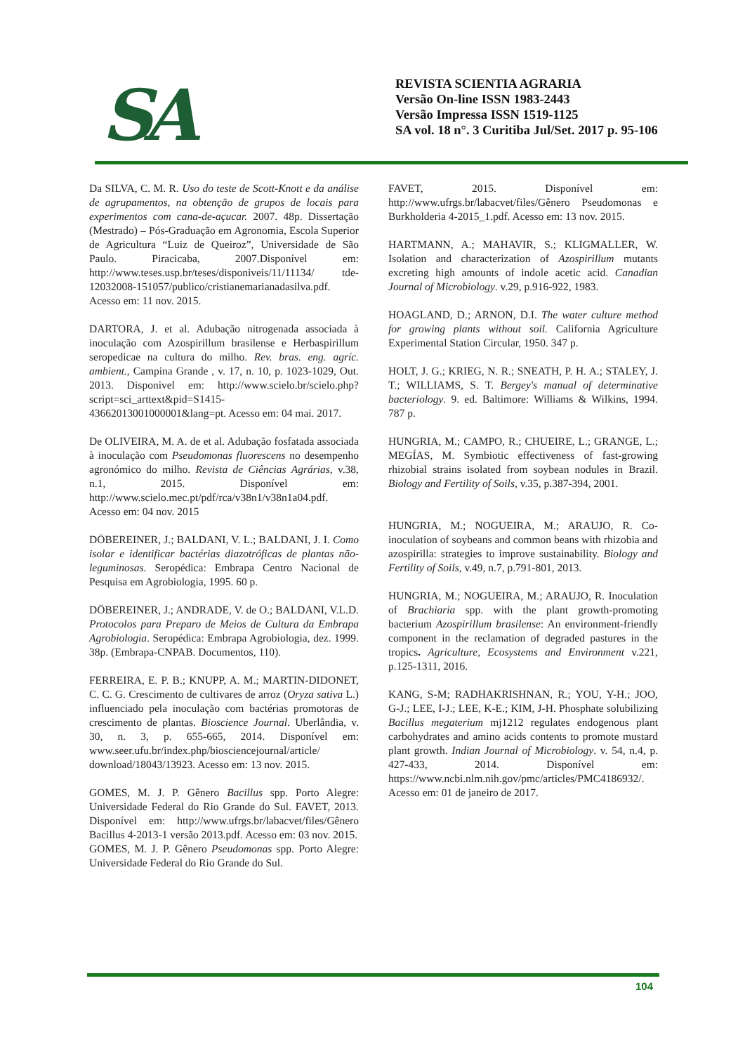SA
REVISTA SCIENTIA AGRARIA
Versão On-line ISSN 1983-2443
Versão Impressa ISSN 1519-1125
SA vol. 18 n°. 3 Curitiba Jul/Set. 2017 p. 95-106
Da SILVA, C. M. R. Uso do teste de Scott-Knott e da análise de agrupamentos, na obtenção de grupos de locais para experimentos com cana-de-açucar. 2007. 48p. Dissertação (Mestrado) – Pós-Graduação em Agronomia, Escola Superior de Agricultura “Luiz de Queiroz”, Universidade de São Paulo. Piracicaba, 2007.Disponível em: http://www.teses.usp.br/teses/disponiveis/11/11134/ tde-12032008-151057/publico/cristianemarianadasilva.pdf. Acesso em: 11 nov. 2015.
DARTORA, J. et al. Adubação nitrogenada associada à inoculação com Azospirillum brasilense e Herbaspirillum seropedicae na cultura do milho. Rev. bras. eng. agríc. ambient., Campina Grande , v. 17, n. 10, p. 1023-1029, Out. 2013. Disponivel em: http://www.scielo.br/scielo.php?script=sci_arttext&pid=S1415-43662013001000001&lang=pt. Acesso em: 04 mai. 2017.
De OLIVEIRA, M. A. de et al. Adubação fosfatada associada à inoculação com Pseudomonas fluorescens no desempenho agronómico do milho. Revista de Ciências Agrárias, v.38, n.1, 2015. Disponível em: http://www.scielo.mec.pt/pdf/rca/v38n1/v38n1a04.pdf. Acesso em: 04 nov. 2015
DÖBEREINER, J.; BALDANI, V. L.; BALDANI, J. I. Como isolar e identificar bactérias diazotróficas de plantas não-leguminosas. Seropédica: Embrapa Centro Nacional de Pesquisa em Agrobiologia, 1995. 60 p.
DÖBEREINER, J.; ANDRADE, V. de O.; BALDANI, V.L.D. Protocolos para Preparo de Meios de Cultura da Embrapa Agrobiologia. Seropédica: Embrapa Agrobiologia, dez. 1999. 38p. (Embrapa-CNPAB. Documentos, 110).
FERREIRA, E. P. B.; KNUPP, A. M.; MARTIN-DIDONET, C. C. G. Crescimento de cultivares de arroz (Oryza sativa L.) influenciado pela inoculação com bactérias promotoras de crescimento de plantas. Bioscience Journal. Uberlândia, v. 30, n. 3, p. 655-665, 2014. Disponível em: www.seer.ufu.br/index.php/biosciencejournal/article/ download/18043/13923. Acesso em: 13 nov. 2015.
GOMES, M. J. P. Gênero Bacillus spp. Porto Alegre: Universidade Federal do Rio Grande do Sul. FAVET, 2013. Disponível em: http://www.ufrgs.br/labacvet/files/Gênero Bacillus 4-2013-1 versão 2013.pdf. Acesso em: 03 nov. 2015.
GOMES, M. J. P. Gênero Pseudomonas spp. Porto Alegre: Universidade Federal do Rio Grande do Sul.
FAVET, 2015. Disponível em: http://www.ufrgs.br/labacvet/files/Gênero Pseudomonas e Burkholderia 4-2015_1.pdf. Acesso em: 13 nov. 2015.
HARTMANN, A.; MAHAVIR, S.; KLIGMALLER, W. Isolation and characterization of Azospirillum mutants excreting high amounts of indole acetic acid. Canadian Journal of Microbiology. v.29, p.916-922, 1983.
HOAGLAND, D.; ARNON, D.I. The water culture method for growing plants without soil. California Agriculture Experimental Station Circular, 1950. 347 p.
HOLT, J. G.; KRIEG, N. R.; SNEATH, P. H. A.; STALEY, J. T.; WILLIAMS, S. T. Bergey's manual of determinative bacteriology. 9. ed. Baltimore: Williams & Wilkins, 1994. 787 p.
HUNGRIA, M.; CAMPO, R.; CHUEIRE, L.; GRANGE, L.; MEGÍAS, M. Symbiotic effectiveness of fast-growing rhizobial strains isolated from soybean nodules in Brazil. Biology and Fertility of Soils, v.35, p.387-394, 2001.
HUNGRIA, M.; NOGUEIRA, M.; ARAUJO, R. Co-inoculation of soybeans and common beans with rhizobia and azospirilla: strategies to improve sustainability. Biology and Fertility of Soils, v.49, n.7, p.791-801, 2013.
HUNGRIA, M.; NOGUEIRA, M.; ARAUJO, R. Inoculation of Brachiaria spp. with the plant growth-promoting bacterium Azospirillum brasilense: An environment-friendly component in the reclamation of degraded pastures in the tropics. Agriculture, Ecosystems and Environment v.221, p.125-1311, 2016.
KANG, S-M; RADHAKRISHNAN, R.; YOU, Y-H.; JOO, G-J.; LEE, I-J.; LEE, K-E.; KIM, J-H. Phosphate solubilizing Bacillus megaterium mj1212 regulates endogenous plant carbohydrates and amino acids contents to promote mustard plant growth. Indian Journal of Microbiology. v. 54, n.4, p. 427-433, 2014. Disponível em: https://www.ncbi.nlm.nih.gov/pmc/articles/PMC4186932/. Acesso em: 01 de janeiro de 2017.
104